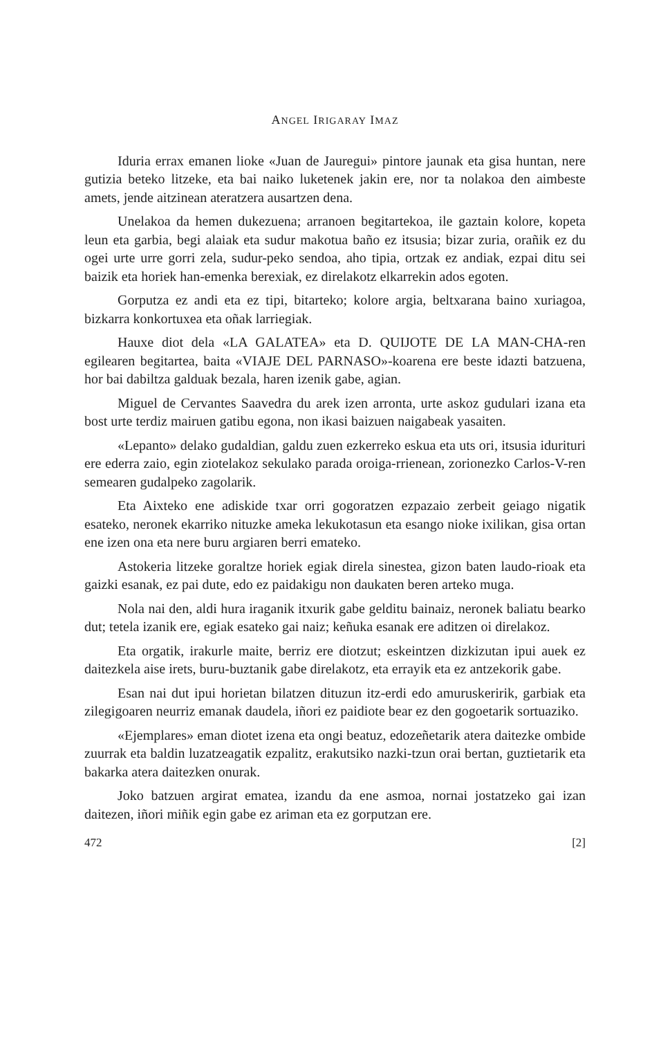ANGEL IRIGARAY IMAZ
Iduria errax emanen lioke «Juan de Jauregui» pintore jaunak eta gisa huntan, nere gutizia beteko litzeke, eta bai naiko luketenek jakin ere, nor ta nolakoa den aimbeste amets, jende aitzinean ateratzera ausartzen dena.
Unelakoa da hemen dukezuena; arranoen begitartekoa, ile gaztain kolore, kopeta leun eta garbia, begi alaiak eta sudur makotua baño ez itsusia; bizar zuria, orañik ez du ogei urte urre gorri zela, sudur-peko sendoa, aho tipia, ortzak ez andiak, ezpai ditu sei baizik eta horiek han-emenka berexiak, ez direlakotz elkarrekin ados egoten.
Gorputza ez andi eta ez tipi, bitarteko; kolore argia, beltxarana baino xuriagoa, bizkarra konkortuxea eta oñak larriegiak.
Hauxe diot dela «LA GALATEA» eta D. QUIJOTE DE LA MAN-CHA-ren egilearen begitartea, baita «VIAJE DEL PARNASO»-koarena ere beste idazti batzuena, hor bai dabiltza galduak bezala, haren izenik gabe, agian.
Miguel de Cervantes Saavedra du arek izen arronta, urte askoz gudulari izana eta bost urte terdiz mairuen gatibu egona, non ikasi baizuen naigabeak yasaiten.
«Lepanto» delako gudaldian, galdu zuen ezkerreko eskua eta uts ori, itsusia idurituri ere ederra zaio, egin ziotelakoz sekulako parada oroiga-rrienean, zorionezko Carlos-V-ren semearen gudalpeko zagolarik.
Eta Aixteko ene adiskide txar orri gogoratzen ezpazaio zerbeit geiago nigatik esateko, neronek ekarriko nituzke ameka lekukotasun eta esango nioke ixilikan, gisa ortan ene izen ona eta nere buru argiaren berri emateko.
Astokeria litzeke goraltze horiek egiak direla sinestea, gizon baten laudo-rioak eta gaizki esanak, ez pai dute, edo ez paidakigu non daukaten beren arteko muga.
Nola nai den, aldi hura iraganik itxurik gabe gelditu bainaiz, neronek baliatu bearko dut; tetela izanik ere, egiak esateko gai naiz; keñuka esanak ere aditzen oi direlakoz.
Eta orgatik, irakurle maite, berriz ere diotzut; eskeintzen dizkizutan ipui auek ez daitezkela aise irets, buru-buztanik gabe direlakotz, eta errayik eta ez antzekorik gabe.
Esan nai dut ipui horietan bilatzen dituzun itz-erdi edo amuruskeririk, garbiak eta zilegigoaren neurriz emanak daudela, iñori ez paidiote bear ez den gogoetarik sortuaziko.
«Ejemplares» eman diotet izena eta ongi beatuz, edozeñetarik atera daitezke ombide zuurrak eta baldin luzatzeagatik ezpalitz, erakutsiko nazki-tzun orai bertan, guztietarik eta bakarka atera daitezken onurak.
Joko batzuen argirat ematea, izandu da ene asmoa, nornai jostatzeko gai izan daitezen, iñori miñik egin gabe ez ariman eta ez gorputzan ere.
472 [2]